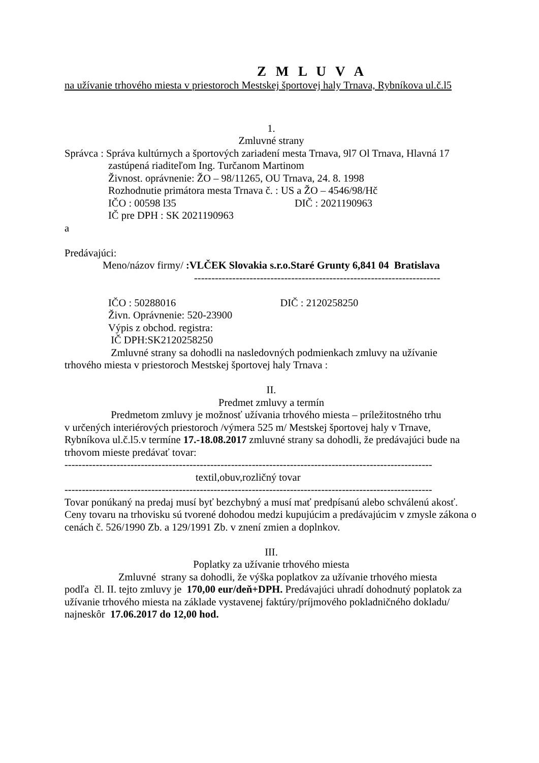Z M L U V A
na užívanie trhového miesta v priestoroch Mestskej športovej haly Trnava, Rybníkova ul.č.l5
1.
Zmluvné strany
Správca : Správa kultúrnych a športových zariadení mesta Trnava, 9l7 Ol Trnava, Hlavná 17
zastúpená riaditeľom Ing. Turčanom Martinom
Živnost. oprávnenie: ŽO – 98/11265, OU Trnava, 24. 8. 1998
Rozhodnutie primátora mesta Trnava č. : US a ŽO – 4546/98/Hč
IČO : 00598 l35 DIČ : 2021190963
IČ pre DPH : SK 2021190963
a
Predávajúci:
Meno/názov firmy/ :VLČEK Slovakia s.r.o.Staré Grunty 6,841 04 Bratislava
-----------------------------------------------------------------------
IČO : 50288016 DIČ : 2120258250
Živn. Oprávnenie: 520-23900
Výpis z obchod. registra:
IČ DPH:SK2120258250
Zmluvné strany sa dohodli na nasledovných podmienkach zmluvy na užívanie
trhového miesta v priestoroch Mestskej športovej haly Trnava :
II.
Predmet zmluvy a termín
Predmetom zmluvy je možnosť užívania trhového miesta – príležitostného trhu
v určených interiérových priestoroch /výmera 525 m/ Mestskej športovej haly v Trnave, Rybníkova ul.č.l5.v termíne 17.-18.08.2017 zmluvné strany sa dohodli, že predávajúci bude na trhovom mieste predávať tovar:
----------------------------------------------------------------------------------------------------------
textil,obuv,rozličný tovar
----------------------------------------------------------------------------------------------------------
Tovar ponúkaný na predaj musí byť bezchybný a musí mať predpísanú alebo schválenú akosť.
Ceny tovaru na trhovisku sú tvorené dohodou medzi kupujúcim a predávajúcim v zmysle zákona o cenách č. 526/1990 Zb. a 129/1991 Zb. v znení zmien a doplnkov.
III.
Poplatky za užívanie trhového miesta
Zmluvné strany sa dohodli, že výška poplatkov za užívanie trhového miesta
podľa čl. II. tejto zmluvy je 170,00 eur/deň+DPH. Predávajúci uhradí dohodnutý poplatok za užívanie trhového miesta na základe vystavenej faktúry/príjmového pokladničného dokladu/ najneskôr 17.06.2017 do 12,00 hod.